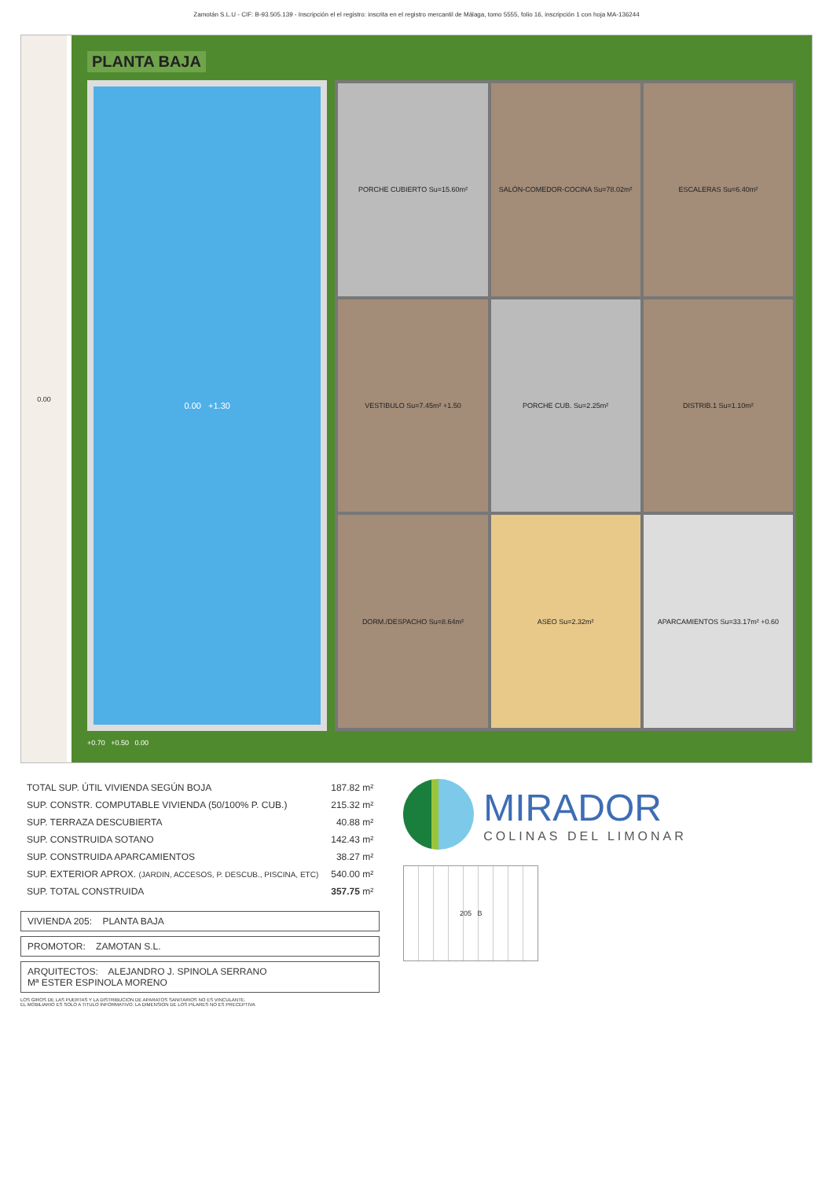Zamotán S.L.U - CIF: B-93.505.139 - Inscripción el el registro: inscrita en el registro mercantil de Málaga, tomo 5555, folio 16, inscripción 1 con hoja MA-136244
0.00
PLANTA BAJA
0.00 +1.30
PORCHE CUBIERTO Su=15.60m²
SALÓN-COMEDOR-COCINA Su=78.02m²
ESCALERAS Su=6.40m²
VESTIBULO Su=7.45m² +1.50
PORCHE CUB. Su=2.25m²
DISTRIB.1 Su=1.10m²
DORM./DESPACHO Su=8.64m²
ASEO Su=2.32m²
APARCAMIENTOS Su=33.17m² +0.60
+0.70 +0.50 0.00
| TOTAL SUP. ÚTIL VIVIENDA SEGÚN BOJA | 187.82 m² |
| SUP. CONSTR. COMPUTABLE VIVIENDA (50/100% P. CUB.) | 215.32 m² |
| SUP. TERRAZA DESCUBIERTA | 40.88 m² |
| SUP. CONSTRUIDA SOTANO | 142.43 m² |
| SUP. CONSTRUIDA APARCAMIENTOS | 38.27 m² |
| SUP. EXTERIOR APROX. (JARDIN, ACCESOS, P. DESCUB., PISCINA, ETC) | 540.00 m² |
| SUP. TOTAL CONSTRUIDA | 357.75 m² |
VIVIENDA 205: PLANTA BAJA
PROMOTOR: ZAMOTAN S.L.
ARQUITECTOS: ALEJANDRO J. SPINOLA SERRANO
Mª ESTER ESPINOLA MORENO
LOS GIROS DE LAS PUERTAS Y LA DISTRIBUCION DE APARATOS SANITARIOS NO ES VINCULANTE.
EL MOBILIARIO ES SOLO A TITULO INFORMATIVO. LA DIMENSION DE LOS PILARES NO ES PRECEPTIVA
MIRADOR
COLINAS DEL LIMONAR
205 B